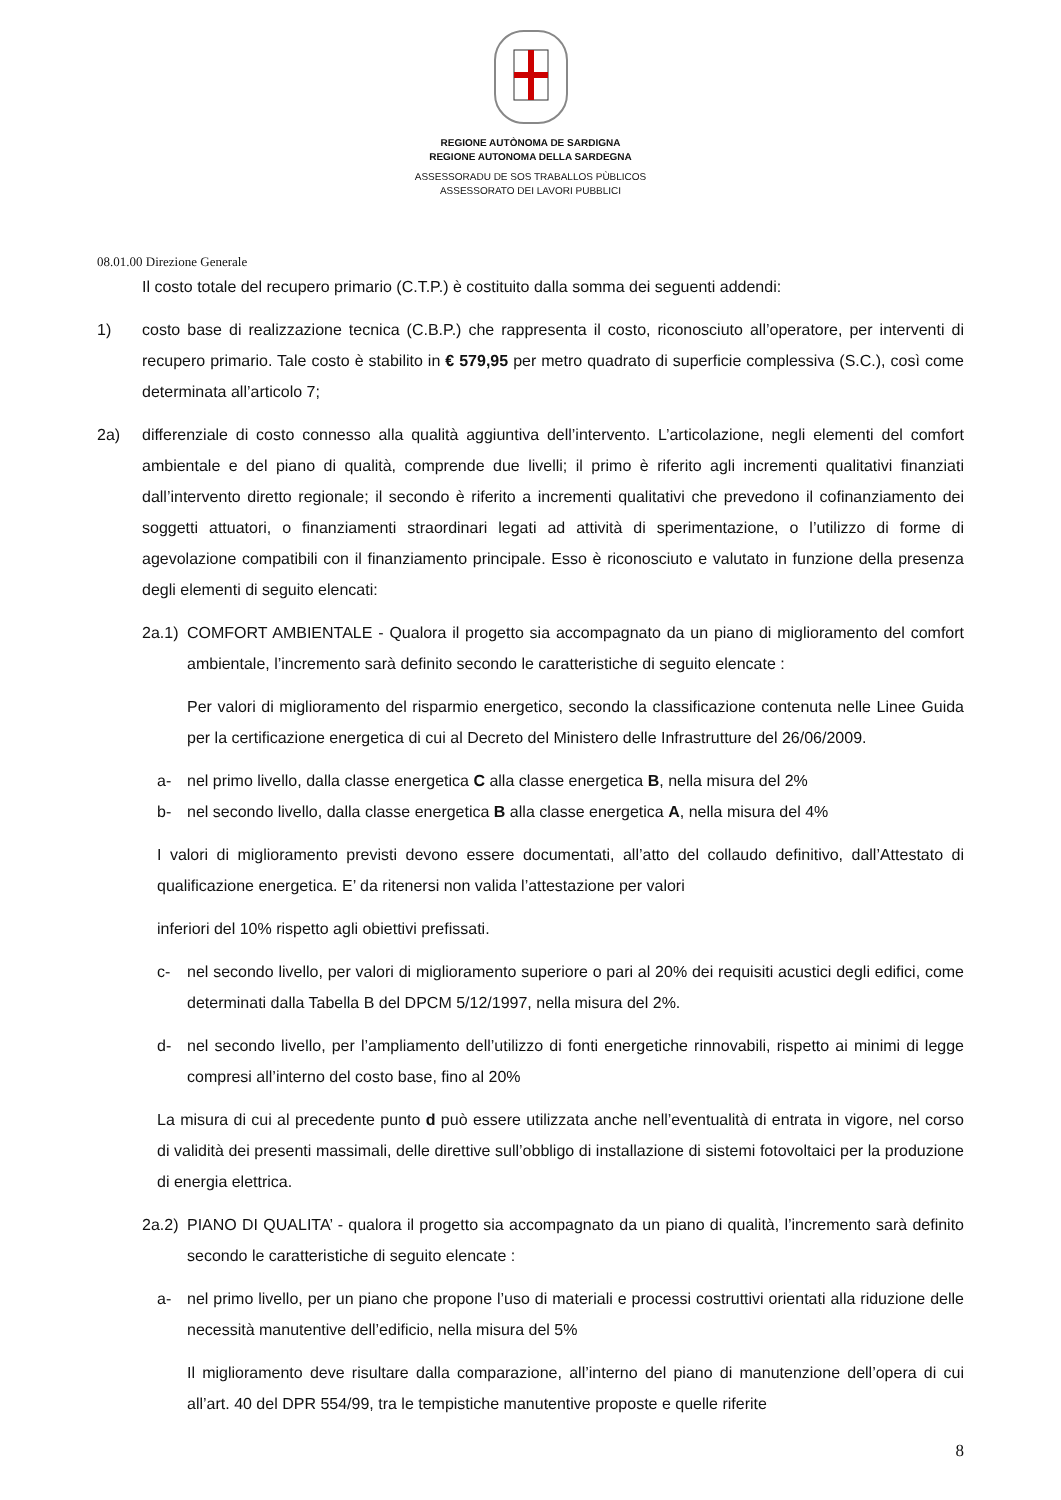REGIONE AUTÒNOMA DE SARDIGNA
REGIONE AUTONOMA DELLA SARDEGNA
ASSESSORADU DE SOS TRABALLOS PÙBLICOS
ASSESSORATO DEI LAVORI PUBBLICI
08.01.00 Direzione Generale
Il costo totale del recupero primario (C.T.P.) è costituito dalla somma dei seguenti addendi:
1) costo base di realizzazione tecnica (C.B.P.) che rappresenta il costo, riconosciuto all’operatore, per interventi di recupero primario. Tale costo è stabilito in € 579,95 per metro quadrato di superficie complessiva (S.C.), così come determinata all’articolo 7;
2a) differenziale di costo connesso alla qualità aggiuntiva dell’intervento. L’articolazione, negli elementi del comfort ambientale e del piano di qualità, comprende due livelli; il primo è riferito agli incrementi qualitativi finanziati dall’intervento diretto regionale; il secondo è riferito a incrementi qualitativi che prevedono il cofinanziamento dei soggetti attuatori, o finanziamenti straordinari legati ad attività di sperimentazione, o l’utilizzo di forme di agevolazione compatibili con il finanziamento principale. Esso è riconosciuto e valutato in funzione della presenza degli elementi di seguito elencati:
2a.1) COMFORT AMBIENTALE - Qualora il progetto sia accompagnato da un piano di miglioramento del comfort ambientale, l’incremento sarà definito secondo le caratteristiche di seguito elencate :
Per valori di miglioramento del risparmio energetico, secondo la classificazione contenuta nelle Linee Guida per la certificazione energetica di cui al Decreto del Ministero delle Infrastrutture del 26/06/2009.
a- nel primo livello, dalla classe energetica C alla classe energetica B, nella misura del 2%
b- nel secondo livello, dalla classe energetica B alla classe energetica A, nella misura del 4%
I valori di miglioramento previsti devono essere documentati, all’atto del collaudo definitivo, dall’Attestato di qualificazione energetica. E’ da ritenersi non valida l’attestazione per valori
inferiori del 10% rispetto agli obiettivi prefissati.
c- nel secondo livello, per valori di miglioramento superiore o pari al 20% dei requisiti acustici degli edifici, come determinati dalla Tabella B del DPCM 5/12/1997, nella misura del 2%.
d- nel secondo livello, per l’ampliamento dell’utilizzo di fonti energetiche rinnovabili, rispetto ai minimi di legge compresi all’interno del costo base, fino al 20%
La misura di cui al precedente punto d può essere utilizzata anche nell’eventualità di entrata in vigore, nel corso di validità dei presenti massimali, delle direttive sull’obbligo di installazione di sistemi fotovoltaici per la produzione di energia elettrica.
2a.2) PIANO DI QUALITA’ - qualora il progetto sia accompagnato da un piano di qualità, l’incremento sarà definito secondo le caratteristiche di seguito elencate :
a- nel primo livello, per un piano che propone l’uso di materiali e processi costruttivi orientati alla riduzione delle necessità manutentive dell’edificio, nella misura del 5%
Il miglioramento deve risultare dalla comparazione, all’interno del piano di manutenzione dell’opera di cui all’art. 40 del DPR 554/99, tra le tempistiche manutentive proposte e quelle riferite
8